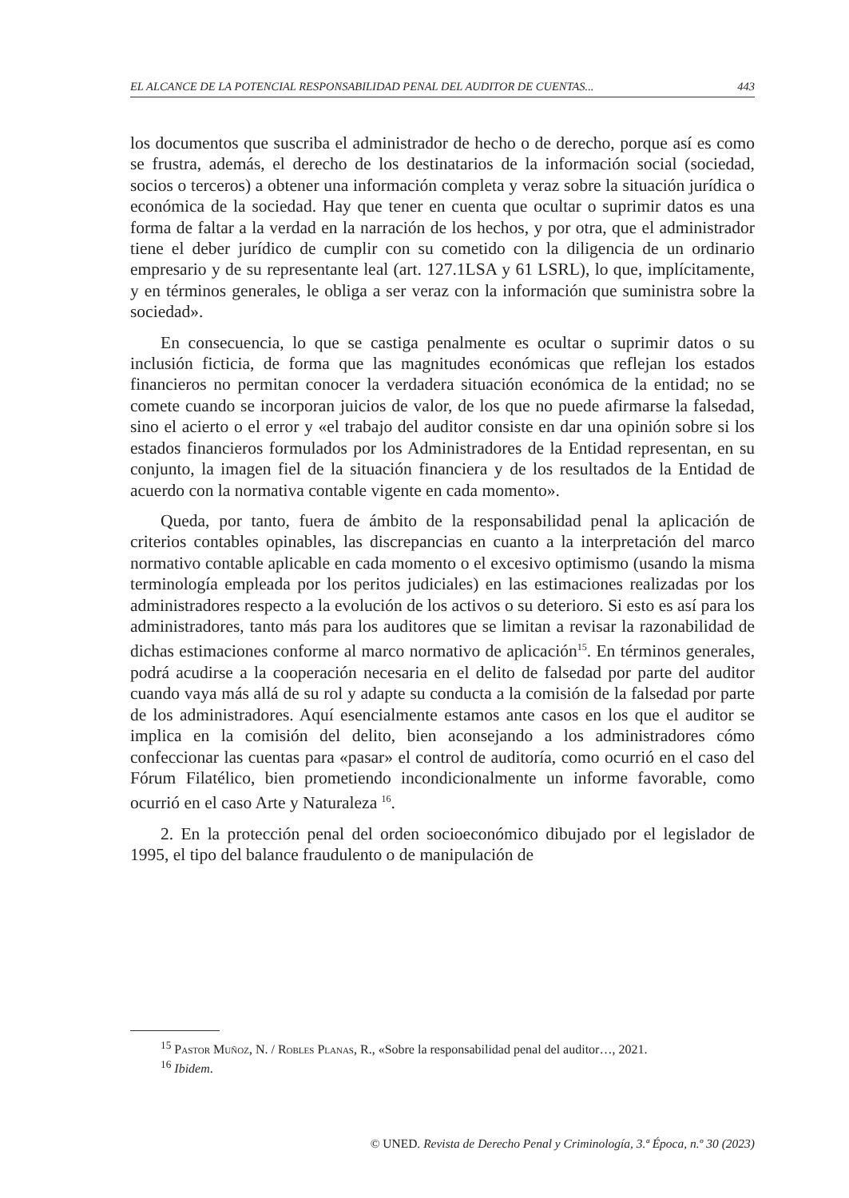EL ALCANCE DE LA POTENCIAL RESPONSABILIDAD PENAL DEL AUDITOR DE CUENTAS... 443
los documentos que suscriba el administrador de hecho o de derecho, porque así es como se frustra, además, el derecho de los destinatarios de la información social (sociedad, socios o terceros) a obtener una información completa y veraz sobre la situación jurídica o económica de la sociedad. Hay que tener en cuenta que ocultar o suprimir datos es una forma de faltar a la verdad en la narración de los hechos, y por otra, que el administrador tiene el deber jurídico de cumplir con su cometido con la diligencia de un ordinario empresario y de su representante leal (art. 127.1LSA y 61 LSRL), lo que, implícitamente, y en términos generales, le obliga a ser veraz con la información que suministra sobre la sociedad».
En consecuencia, lo que se castiga penalmente es ocultar o suprimir datos o su inclusión ficticia, de forma que las magnitudes económicas que reflejan los estados financieros no permitan conocer la verdadera situación económica de la entidad; no se comete cuando se incorporan juicios de valor, de los que no puede afirmarse la falsedad, sino el acierto o el error y «el trabajo del auditor consiste en dar una opinión sobre si los estados financieros formulados por los Administradores de la Entidad representan, en su conjunto, la imagen fiel de la situación financiera y de los resultados de la Entidad de acuerdo con la normativa contable vigente en cada momento».
Queda, por tanto, fuera de ámbito de la responsabilidad penal la aplicación de criterios contables opinables, las discrepancias en cuanto a la interpretación del marco normativo contable aplicable en cada momento o el excesivo optimismo (usando la misma terminología empleada por los peritos judiciales) en las estimaciones realizadas por los administradores respecto a la evolución de los activos o su deterioro. Si esto es así para los administradores, tanto más para los auditores que se limitan a revisar la razonabilidad de dichas estimaciones conforme al marco normativo de aplicación<sup>15</sup>. En términos generales, podrá acudirse a la cooperación necesaria en el delito de falsedad por parte del auditor cuando vaya más allá de su rol y adapte su conducta a la comisión de la falsedad por parte de los administradores. Aquí esencialmente estamos ante casos en los que el auditor se implica en la comisión del delito, bien aconsejando a los administradores cómo confeccionar las cuentas para «pasar» el control de auditoría, como ocurrió en el caso del Fórum Filatélico, bien prometiendo incondicionalmente un informe favorable, como ocurrió en el caso Arte y Naturaleza <sup>16</sup>.
2. En la protección penal del orden socioeconómico dibujado por el legislador de 1995, el tipo del balance fraudulento o de manipulación de
<sup>15</sup> Pastor Muñoz, N. / Robles Planas, R., «Sobre la responsabilidad penal del auditor…, 2021.
<sup>16</sup> Ibidem.
© UNED. Revista de Derecho Penal y Criminología, 3.ª Época, n.º 30 (2023)